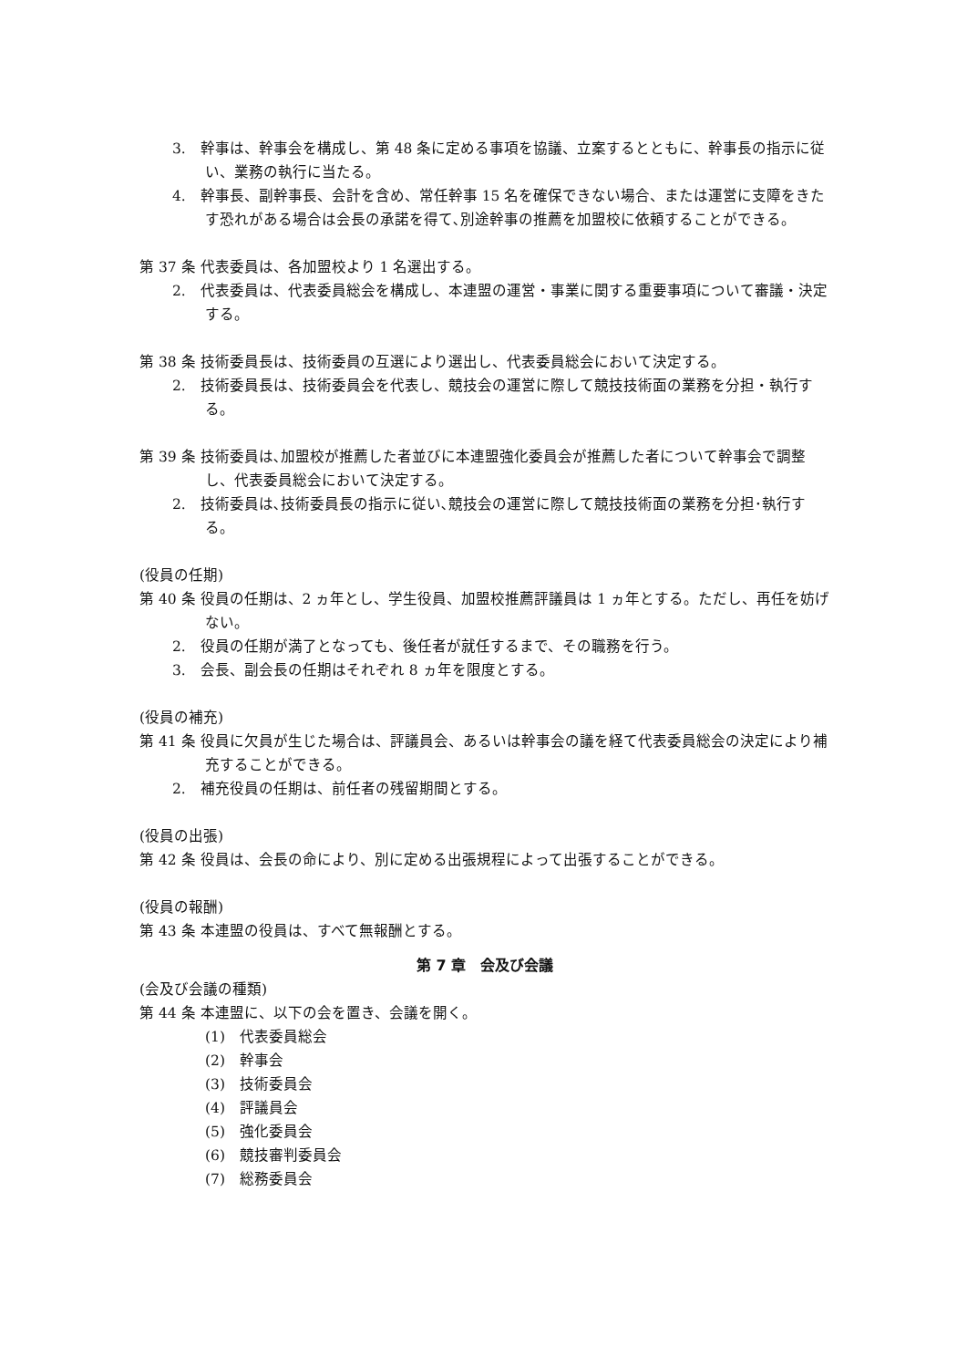3.　幹事は、幹事会を構成し、第 48 条に定める事項を協議、立案するとともに、幹事長の指示に従い、業務の執行に当たる。
4.　幹事長、副幹事長、会計を含め、常任幹事 15 名を確保できない場合、または運営に支障をきたす恐れがある場合は会長の承諾を得て､別途幹事の推薦を加盟校に依頼することができる。
第 37 条 代表委員は、各加盟校より 1 名選出する。
2.　代表委員は、代表委員総会を構成し、本連盟の運営・事業に関する重要事項について審議・決定する。
第 38 条 技術委員長は、技術委員の互選により選出し、代表委員総会において決定する。
2.　技術委員長は、技術委員会を代表し、競技会の運営に際して競技技術面の業務を分担・執行する。
第 39 条 技術委員は､加盟校が推薦した者並びに本連盟強化委員会が推薦した者について幹事会で調整し、代表委員総会において決定する。
2.　技術委員は､技術委員長の指示に従い､競技会の運営に際して競技技術面の業務を分担･執行する。
(役員の任期)
第 40 条 役員の任期は、2 ヵ年とし、学生役員、加盟校推薦評議員は 1 ヵ年とする。ただし、再任を妨げない。
2.　役員の任期が満了となっても、後任者が就任するまで、その職務を行う。
3.　会長、副会長の任期はそれぞれ 8 ヵ年を限度とする。
(役員の補充)
第 41 条 役員に欠員が生じた場合は、評議員会、あるいは幹事会の議を経て代表委員総会の決定により補充することができる。
2.　補充役員の任期は、前任者の残留期間とする。
(役員の出張)
第 42 条 役員は、会長の命により、別に定める出張規程によって出張することができる。
(役員の報酬)
第 43 条 本連盟の役員は、すべて無報酬とする。
第 7 章　会及び会議
(会及び会議の種類)
第 44 条 本連盟に、以下の会を置き、会議を開く。
(1)　代表委員総会
(2)　幹事会
(3)　技術委員会
(4)　評議員会
(5)　強化委員会
(6)　競技審判委員会
(7)　総務委員会